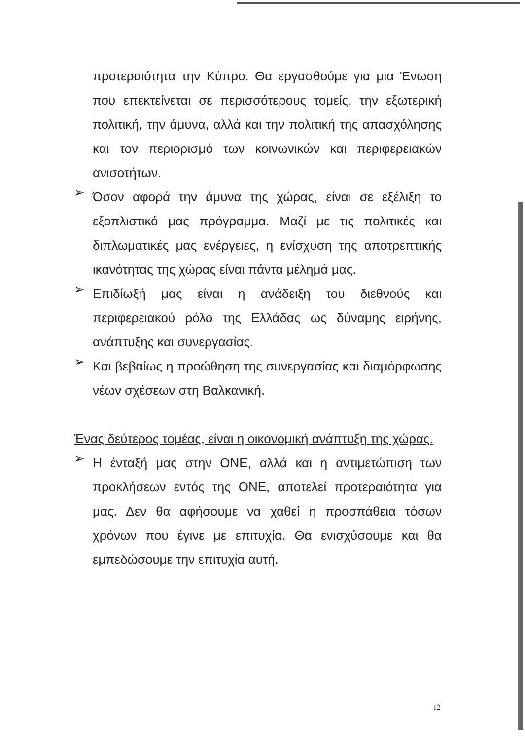προτεραιότητα την Κύπρο. Θα εργασθούμε για μια Ένωση που επεκτείνεται σε περισσότερους τομείς, την εξωτερική πολιτική, την άμυνα, αλλά και την πολιτική της απασχόλησης και τον περιορισμό των κοινωνικών και περιφερειακών ανισοτήτων.
➢
Όσον αφορά την άμυνα της χώρας, είναι σε εξέλιξη το εξοπλιστικό μας πρόγραμμα. Μαζί με τις πολιτικές και διπλωματικές μας ενέργειες, η ενίσχυση της αποτρεπτικής ικανότητας της χώρας είναι πάντα μέλημά μας.
➢
Επιδίωξή μας είναι η ανάδειξη του διεθνούς και περιφερειακού ρόλο της Ελλάδας ως δύναμης ειρήνης, ανάπτυξης και συνεργασίας.
➢
Και βεβαίως η προώθηση της συνεργασίας και διαμόρφωσης νέων σχέσεων στη Βαλκανική.
Ένας δεύτερος τομέας, είναι η οικονομική ανάπτυξη της χώρας.
➢
Η ένταξή μας στην ΟΝΕ, αλλά και η αντιμετώπιση των προκλήσεων εντός της ΟΝΕ, αποτελεί προτεραιότητα για μας. Δεν θα αφήσουμε να χαθεί η προσπάθεια τόσων χρόνων που έγινε με επιτυχία. Θα ενισχύσουμε και θα εμπεδώσουμε την επιτυχία αυτή.
12